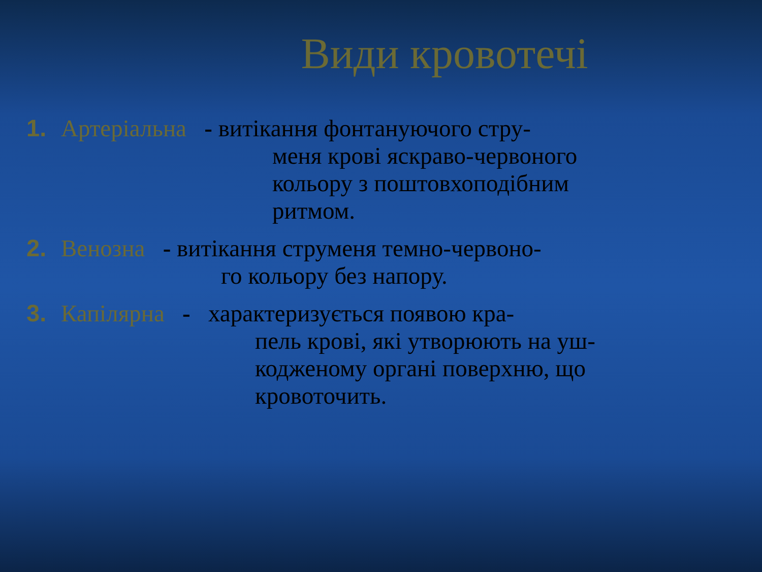Види кровотечі
1. Артеріальна - витікання фонтануючого стру-
меня крові яскраво-червоного
кольору з поштовхоподібним
ритмом.
2. Венозна - витікання струменя темно-червоно-
го кольору без напору.
3. Капілярна - характеризується появою кра-
пель крові, які утворюють на уш-
кодженому органі поверхню, що
кровоточить.